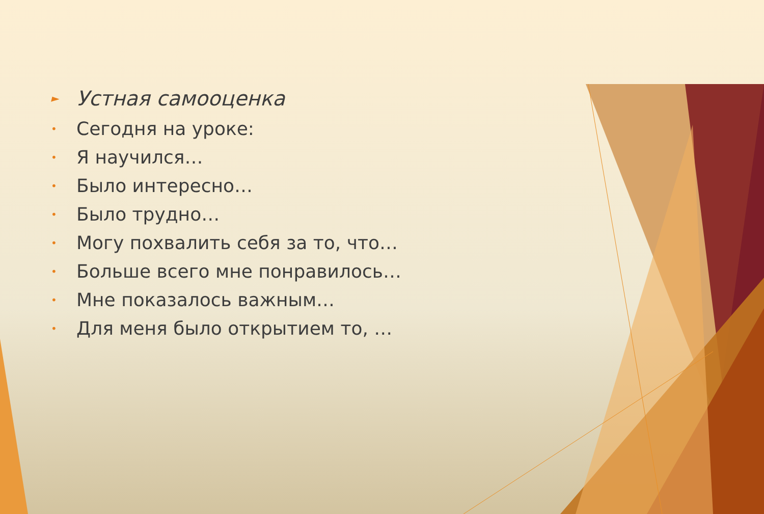► Устная самооценка
• Сегодня на уроке:
• Я научился…
• Было интересно…
• Было трудно…
• Могу похвалить себя за то, что…
• Больше всего мне понравилось…
• Мне показалось важным…
• Для меня было открытием то, …